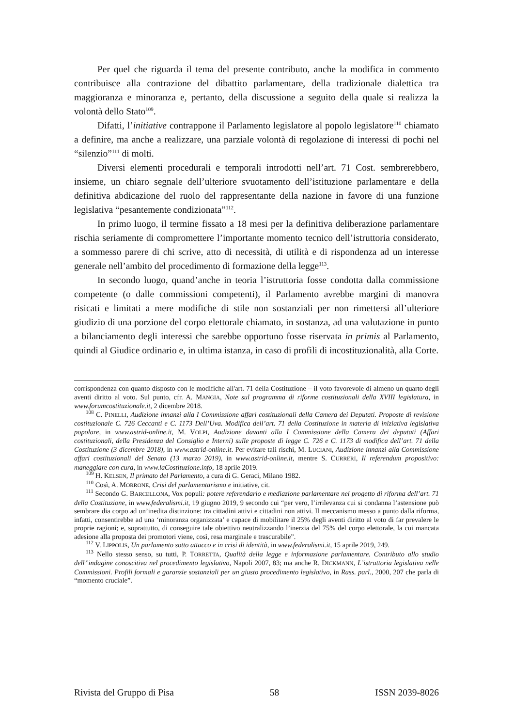Per quel che riguarda il tema del presente contributo, anche la modifica in commento contribuisce alla contrazione del dibattito parlamentare, della tradizionale dialettica tra maggioranza e minoranza e, pertanto, della discussione a seguito della quale si realizza la volontà dello Stato<sup>109</sup>.
Difatti, l’initiative contrappone il Parlamento legislatore al popolo legislatore<sup>110</sup> chiamato a definire, ma anche a realizzare, una parziale volontà di regolazione di interessi di pochi nel “silenzio”<sup>111</sup> di molti.
Diversi elementi procedurali e temporali introdotti nell’art. 71 Cost. sembrerebbero, insieme, un chiaro segnale dell’ulteriore svuotamento dell’istituzione parlamentare e della definitiva abdicazione del ruolo del rappresentante della nazione in favore di una funzione legislativa “pesantemente condizionata”<sup>112</sup>.
In primo luogo, il termine fissato a 18 mesi per la definitiva deliberazione parlamentare rischia seriamente di compromettere l’importante momento tecnico dell’istruttoria considerato, a sommesso parere di chi scrive, atto di necessità, di utilità e di rispondenza ad un interesse generale nell’ambito del procedimento di formazione della legge<sup>113</sup>.
In secondo luogo, quand’anche in teoria l’istruttoria fosse condotta dalla commissione competente (o dalle commissioni competenti), il Parlamento avrebbe margini di manovra risicati e limitati a mere modifiche di stile non sostanziali per non rimettersi all’ulteriore giudizio di una porzione del corpo elettorale chiamato, in sostanza, ad una valutazione in punto a bilanciamento degli interessi che sarebbe opportuno fosse riservata in primis al Parlamento, quindi al Giudice ordinario e, in ultima istanza, in caso di profili di incostituzionalità, alla Corte.
corrispondenza con quanto disposto con le modifiche all'art. 71 della Costituzione – il voto favorevole di almeno un quarto degli aventi diritto al voto. Sul punto, cfr. A. MANGIA, Note sul programma di riforme costituzionali della XVIII legislatura, in www.forumcostituzionale.it, 2 dicembre 2018.
<sup>108</sup> C. PINELLI, Audizione innanzi alla I Commissione affari costituzionali della Camera dei Deputati. Proposte di revisione costituzionale C. 726 Ceccanti e C. 1173 Dell’Uva. Modifica dell’art. 71 della Costituzione in materia di iniziativa legislativa popolare, in www.astrid-online.it, M. VOLPI, Audizione davanti alla I Commissione della Camera dei deputati (Affari costituzionali, della Presidenza del Consiglio e Interni) sulle proposte di legge C. 726 e C. 1173 di modifica dell’art. 71 della Costituzione (3 dicembre 2018), in www.astrid-online.it. Per evitare tali rischi, M. LUCIANI, Audizione innanzi alla Commissione affari costituzionali del Senato (13 marzo 2019), in www.astrid-online.it, mentre S. CURRERI, Il referendum propositivo: maneggiare con cura, in www.laCostituzione.info, 18 aprile 2019.
<sup>109</sup> H. KELSEN, Il primato del Parlamento, a cura di G. Geraci, Milano 1982.
<sup>110</sup> Così, A. MORRONE, Crisi del parlamentarismo e initiative, cit.
<sup>111</sup> Secondo G. BARCELLONA, Vox populi: potere referendario e mediazione parlamentare nel progetto di riforma dell’art. 71 della Costituzione, in www.federalismi.it, 19 giugno 2019, 9 secondo cui “per vero, l’irrilevanza cui si condanna l’astensione può sembrare dia corpo ad un’inedita distinzione: tra cittadini attivi e cittadini non attivi. Il meccanismo messo a punto dalla riforma, infatti, consentirebbe ad una ‘minoranza organizzata’ e capace di mobilitare il 25% degli aventi diritto al voto di far prevalere le proprie ragioni; e, soprattutto, di conseguire tale obiettivo neutralizzando l’inerzia del 75% del corpo elettorale, la cui mancata adesione alla proposta dei promotori viene, così, resa marginale e trascurabile”.
<sup>112</sup> V. LIPPOLIS, Un parlamento sotto attacco e in crisi di identità, in www.federalismi.it, 15 aprile 2019, 249.
<sup>113</sup> Nello stesso senso, su tutti, P. TORRETTA, Qualità della legge e informazione parlamentare. Contributo allo studio dell’’indagine conoscitiva nel procedimento legislativo, Napoli 2007, 83; ma anche R. DICKMANN, L’istruttoria legislativa nelle Commissioni. Profili formali e garanzie sostanziali per un giusto procedimento legislativo, in Rass. parl., 2000, 207 che parla di “momento cruciale”.
Rivista del Gruppo di Pisa 58 ISSN 2039-8026